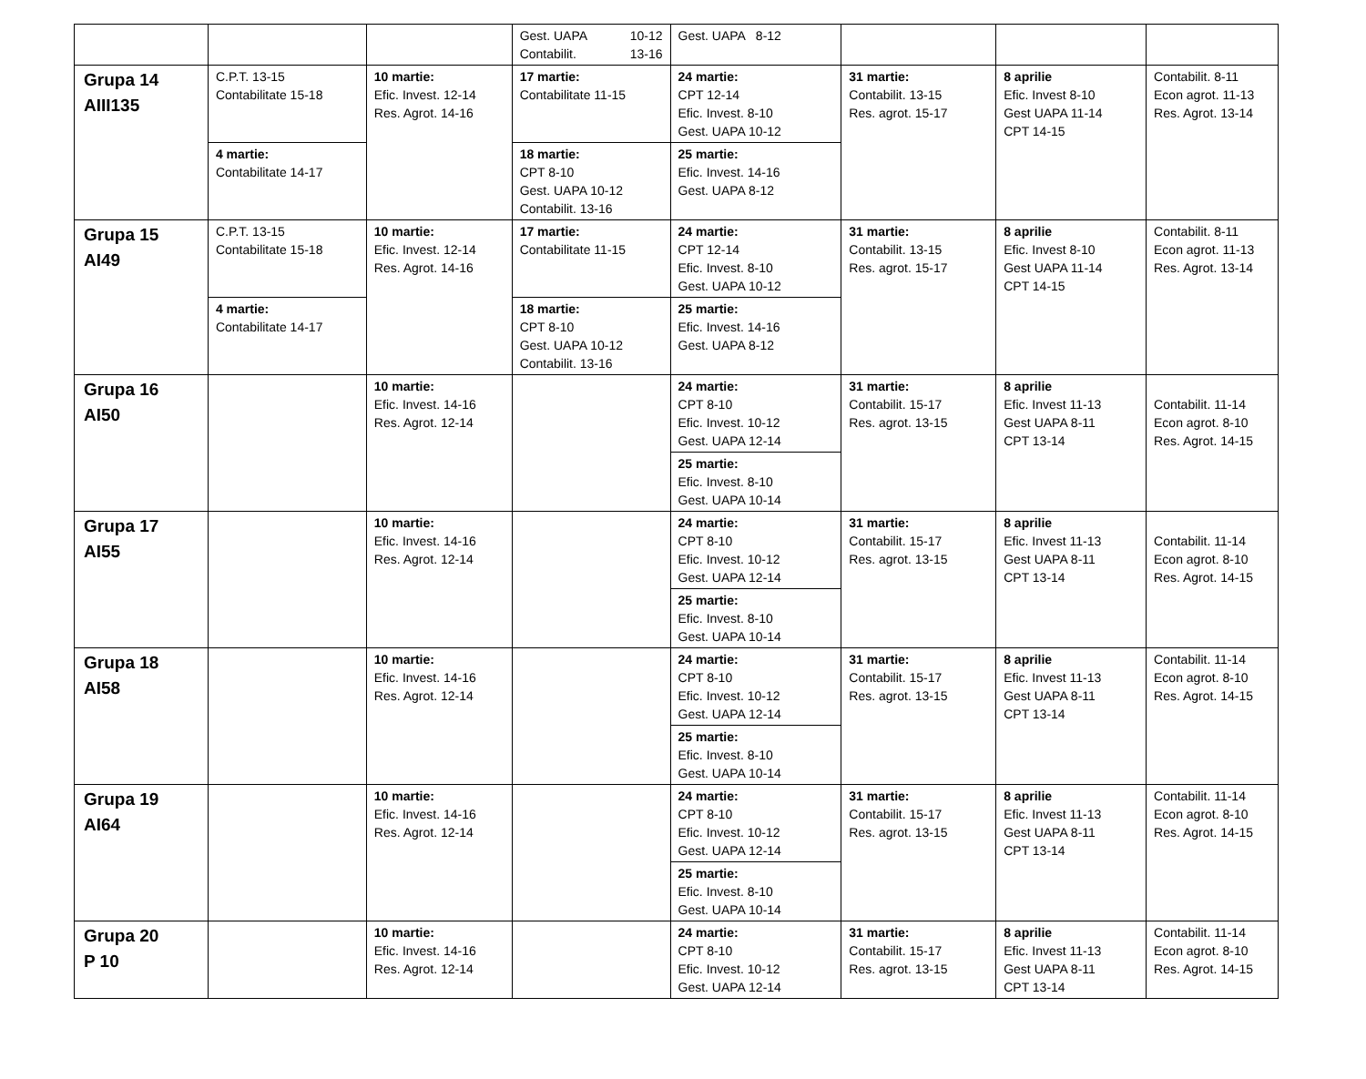| | | | Gest. UAPA 10-12 Contabilit. 13-16 | Gest. UAPA 8-12 | | | |
| Grupa 14 AIII135 | C.P.T. 13-15 Contabilitate 15-18 | 10 martie: Efic. Invest. 12-14 Res. Agrot. 14-16 | 17 martie: Contabilitate 11-15 | 24 martie: CPT 12-14 Efic. Invest. 8-10 Gest. UAPA 10-12 | 31 martie: Contabilit. 13-15 Res. agrot. 15-17 | 8 aprilie Efic. Invest 8-10 Gest UAPA 11-14 CPT 14-15 | Contabilit. 8-11 Econ agrot. 11-13 Res. Agrot. 13-14 |
| | 4 martie: Contabilitate 14-17 | | 18 martie: CPT 8-10 Gest. UAPA 10-12 Contabilit. 13-16 | 25 martie: Efic. Invest. 14-16 Gest. UAPA 8-12 | | | |
| Grupa 15 AI49 | C.P.T. 13-15 Contabilitate 15-18 | 10 martie: Efic. Invest. 12-14 Res. Agrot. 14-16 | 17 martie: Contabilitate 11-15 | 24 martie: CPT 12-14 Efic. Invest. 8-10 Gest. UAPA 10-12 | 31 martie: Contabilit. 13-15 Res. agrot. 15-17 | 8 aprilie Efic. Invest 8-10 Gest UAPA 11-14 CPT 14-15 | Contabilit. 8-11 Econ agrot. 11-13 Res. Agrot. 13-14 |
| | 4 martie: Contabilitate 14-17 | | 18 martie: CPT 8-10 Gest. UAPA 10-12 Contabilit. 13-16 | 25 martie: Efic. Invest. 14-16 Gest. UAPA 8-12 | | | |
| Grupa 16 AI50 | | 10 martie: Efic. Invest. 14-16 Res. Agrot. 12-14 | | 24 martie: CPT 8-10 Efic. Invest. 10-12 Gest. UAPA 12-14 | 31 martie: Contabilit. 15-17 Res. agrot. 13-15 | 8 aprilie Efic. Invest 11-13 Gest UAPA 8-11 CPT 13-14 | Contabilit. 11-14 Econ agrot. 8-10 Res. Agrot. 14-15 |
| | | | | 25 martie: Efic. Invest. 8-10 Gest. UAPA 10-14 | | | |
| Grupa 17 AI55 | | 10 martie: Efic. Invest. 14-16 Res. Agrot. 12-14 | | 24 martie: CPT 8-10 Efic. Invest. 10-12 Gest. UAPA 12-14 | 31 martie: Contabilit. 15-17 Res. agrot. 13-15 | 8 aprilie Efic. Invest 11-13 Gest UAPA 8-11 CPT 13-14 | Contabilit. 11-14 Econ agrot. 8-10 Res. Agrot. 14-15 |
| | | | | 25 martie: Efic. Invest. 8-10 Gest. UAPA 10-14 | | | |
| Grupa 18 AI58 | | 10 martie: Efic. Invest. 14-16 Res. Agrot. 12-14 | | 24 martie: CPT 8-10 Efic. Invest. 10-12 Gest. UAPA 12-14 | 31 martie: Contabilit. 15-17 Res. agrot. 13-15 | 8 aprilie Efic. Invest 11-13 Gest UAPA 8-11 CPT 13-14 | Contabilit. 11-14 Econ agrot. 8-10 Res. Agrot. 14-15 |
| | | | | 25 martie: Efic. Invest. 8-10 Gest. UAPA 10-14 | | | |
| Grupa 19 AI64 | | 10 martie: Efic. Invest. 14-16 Res. Agrot. 12-14 | | 24 martie: CPT 8-10 Efic. Invest. 10-12 Gest. UAPA 12-14 | 31 martie: Contabilit. 15-17 Res. agrot. 13-15 | 8 aprilie Efic. Invest 11-13 Gest UAPA 8-11 CPT 13-14 | Contabilit. 11-14 Econ agrot. 8-10 Res. Agrot. 14-15 |
| | | | | 25 martie: Efic. Invest. 8-10 Gest. UAPA 10-14 | | | |
| Grupa 20 P 10 | | 10 martie: Efic. Invest. 14-16 Res. Agrot. 12-14 | | 24 martie: CPT 8-10 Efic. Invest. 10-12 Gest. UAPA 12-14 | 31 martie: Contabilit. 15-17 Res. agrot. 13-15 | 8 aprilie Efic. Invest 11-13 Gest UAPA 8-11 CPT 13-14 | Contabilit. 11-14 Econ agrot. 8-10 Res. Agrot. 14-15 |